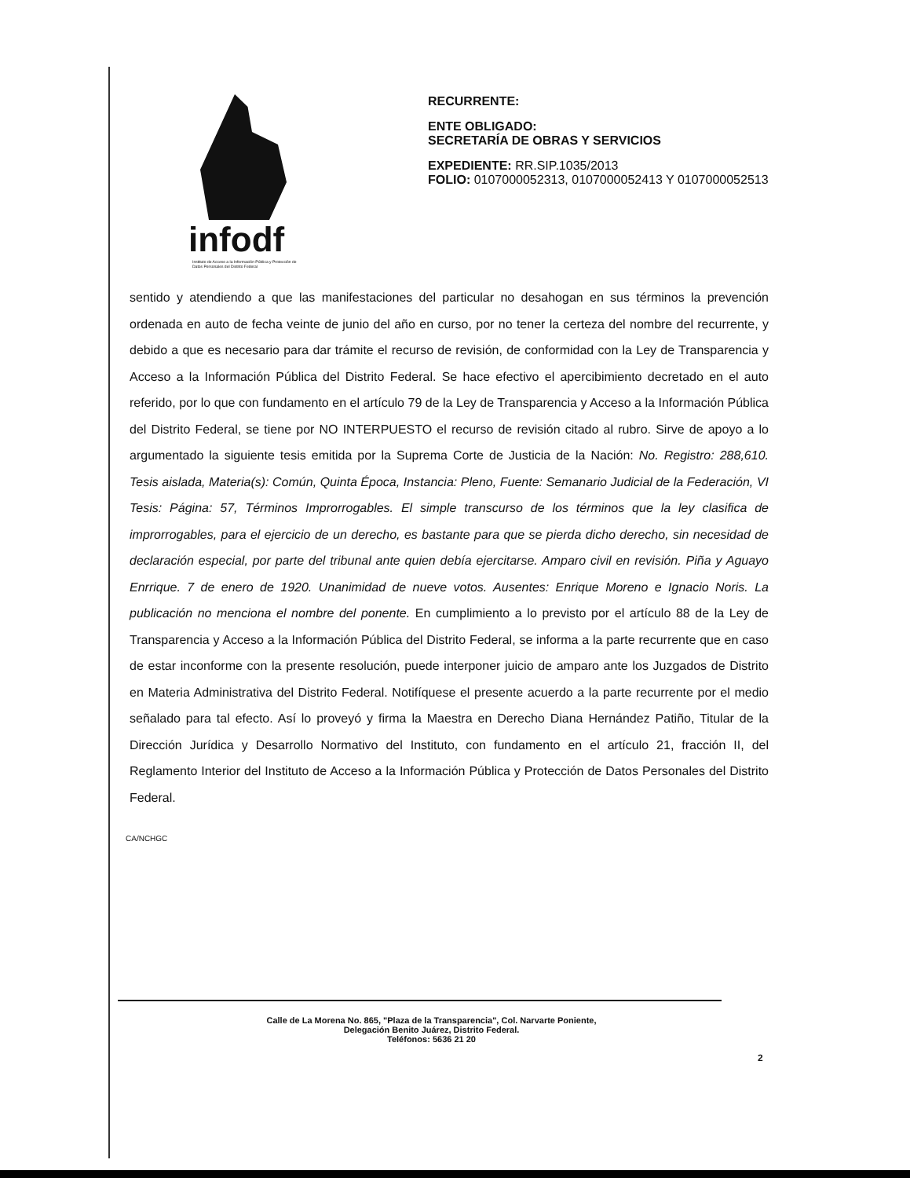infodf
Instituto de Acceso a la Información Pública y Protección de Datos Personales del Distrito Federal
RECURRENTE:
ENTE OBLIGADO:
SECRETARÍA DE OBRAS Y SERVICIOS
EXPEDIENTE: RR.SIP.1035/2013
FOLIO: 0107000052313, 0107000052413 Y 0107000052513
sentido y atendiendo a que las manifestaciones del particular no desahogan en sus términos la prevención ordenada en auto de fecha veinte de junio del año en curso, por no tener la certeza del nombre del recurrente, y debido a que es necesario para dar trámite el recurso de revisión, de conformidad con la Ley de Transparencia y Acceso a la Información Pública del Distrito Federal. Se hace efectivo el apercibimiento decretado en el auto referido, por lo que con fundamento en el artículo 79 de la Ley de Transparencia y Acceso a la Información Pública del Distrito Federal, se tiene por NO INTERPUESTO el recurso de revisión citado al rubro. Sirve de apoyo a lo argumentado la siguiente tesis emitida por la Suprema Corte de Justicia de la Nación: No. Registro: 288,610. Tesis aislada, Materia(s): Común, Quinta Época, Instancia: Pleno, Fuente: Semanario Judicial de la Federación, VI Tesis: Página: 57, Términos Improrrogables. El simple transcurso de los términos que la ley clasifica de improrrogables, para el ejercicio de un derecho, es bastante para que se pierda dicho derecho, sin necesidad de declaración especial, por parte del tribunal ante quien debía ejercitarse. Amparo civil en revisión. Piña y Aguayo Enrrique. 7 de enero de 1920. Unanimidad de nueve votos. Ausentes: Enrique Moreno e Ignacio Noris. La publicación no menciona el nombre del ponente. En cumplimiento a lo previsto por el artículo 88 de la Ley de Transparencia y Acceso a la Información Pública del Distrito Federal, se informa a la parte recurrente que en caso de estar inconforme con la presente resolución, puede interponer juicio de amparo ante los Juzgados de Distrito en Materia Administrativa del Distrito Federal. Notifíquese el presente acuerdo a la parte recurrente por el medio señalado para tal efecto. Así lo proveyó y firma la Maestra en Derecho Diana Hernández Patiño, Titular de la Dirección Jurídica y Desarrollo Normativo del Instituto, con fundamento en el artículo 21, fracción II, del Reglamento Interior del Instituto de Acceso a la Información Pública y Protección de Datos Personales del Distrito Federal.
CA/NCHGC
2
Calle de La Morena No. 865, "Plaza de la Transparencia", Col. Narvarte Poniente,
Delegación Benito Juárez, Distrito Federal.
Teléfonos: 5636 21 20